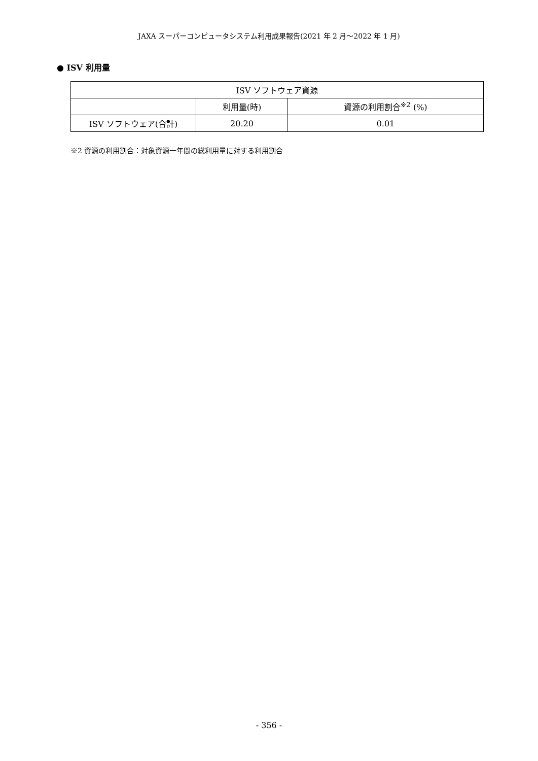JAXA スーパーコンピュータシステム利用成果報告(2021 年 2 月～2022 年 1 月)
● ISV 利用量
| ISV ソフトウェア資源 | | |
| --- | --- | --- |
| | 利用量(時) | 資源の利用割合<sup>※2</sup> (%) |
| ISV ソフトウェア(合計) | 20.20 | 0.01 |
※2 資源の利用割合：対象資源一年間の総利用量に対する利用割合
- 356 -